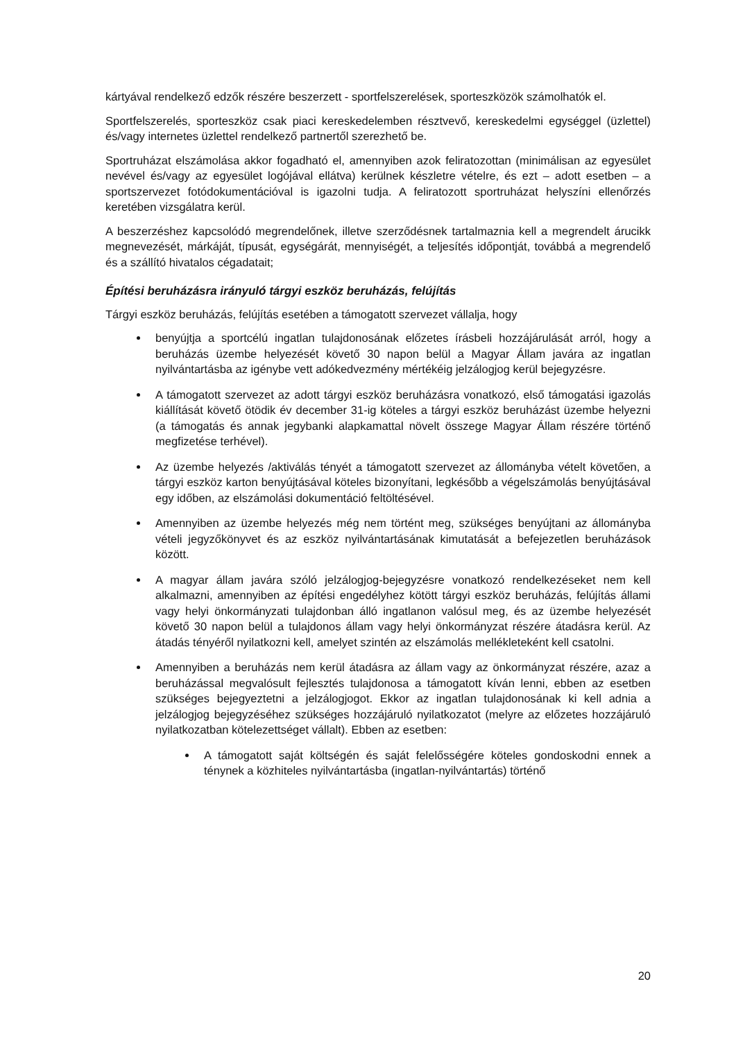kártyával rendelkező edzők részére beszerzett - sportfelszerelések, sporteszközök számolhatók el.
Sportfelszerelés, sporteszköz csak piaci kereskedelemben résztvevő, kereskedelmi egységgel (üzlettel) és/vagy internetes üzlettel rendelkező partnertől szerezhető be.
Sportruházat elszámolása akkor fogadható el, amennyiben azok feliratozottan (minimálisan az egyesület nevével és/vagy az egyesület logójával ellátva) kerülnek készletre vételre, és ezt – adott esetben – a sportszervezet fotódokumentációval is igazolni tudja. A feliratozott sportruházat helyszíni ellenőrzés keretében vizsgálatra kerül.
A beszerzéshez kapcsolódó megrendelőnek, illetve szerződésnek tartalmaznia kell a megrendelt árucikk megnevezését, márkáját, típusát, egységárát, mennyiségét, a teljesítés időpontját, továbbá a megrendelő és a szállító hivatalos cégadatait;
Építési beruházásra irányuló tárgyi eszköz beruházás, felújítás
Tárgyi eszköz beruházás, felújítás esetében a támogatott szervezet vállalja, hogy
benyújtja a sportcélú ingatlan tulajdonosának előzetes írásbeli hozzájárulását arról, hogy a beruházás üzembe helyezését követő 30 napon belül a Magyar Állam javára az ingatlan nyilvántartásba az igénybe vett adókedvezmény mértékéig jelzálogjog kerül bejegyzésre.
A támogatott szervezet az adott tárgyi eszköz beruházásra vonatkozó, első támogatási igazolás kiállítását követő ötödik év december 31-ig köteles a tárgyi eszköz beruházást üzembe helyezni (a támogatás és annak jegybanki alapkamattal növelt összege Magyar Állam részére történő megfizetése terhével).
Az üzembe helyezés /aktiválás tényét a támogatott szervezet az állományba vételt követően, a tárgyi eszköz karton benyújtásával köteles bizonyítani, legkésőbb a végelszámolás benyújtásával egy időben, az elszámolási dokumentáció feltöltésével.
Amennyiben az üzembe helyezés még nem történt meg, szükséges benyújtani az állományba vételi jegyzőkönyvet és az eszköz nyilvántartásának kimutatását a befejezetlen beruházások között.
A magyar állam javára szóló jelzálogjog-bejegyzésre vonatkozó rendelkezéseket nem kell alkalmazni, amennyiben az építési engedélyhez kötött tárgyi eszköz beruházás, felújítás állami vagy helyi önkormányzati tulajdonban álló ingatlanon valósul meg, és az üzembe helyezését követő 30 napon belül a tulajdonos állam vagy helyi önkormányzat részére átadásra kerül. Az átadás tényéről nyilatkozni kell, amelyet szintén az elszámolás mellékleteként kell csatolni.
Amennyiben a beruházás nem kerül átadásra az állam vagy az önkormányzat részére, azaz a beruházással megvalósult fejlesztés tulajdonosa a támogatott kíván lenni, ebben az esetben szükséges bejegyeztetni a jelzálogjogot. Ekkor az ingatlan tulajdonosának ki kell adnia a jelzálogjog bejegyzéséhez szükséges hozzájáruló nyilatkozatot (melyre az előzetes hozzájáruló nyilatkozatban kötelezettséget vállalt). Ebben az esetben:
A támogatott saját költségén és saját felelősségére köteles gondoskodni ennek a ténynek a közhiteles nyilvántartásba (ingatlan-nyilvántartás) történő
20